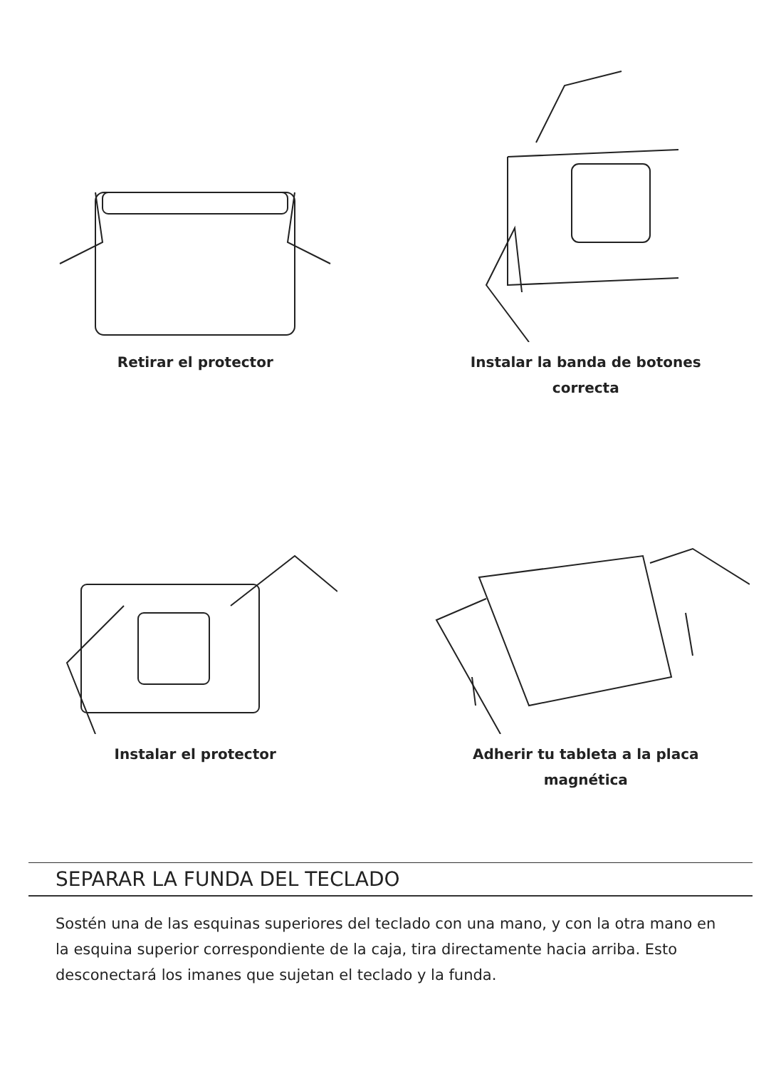Retirar el protector
Instalar la banda de botones
correcta
Instalar el protector
Adherir tu tableta a la placa
magnética
SEPARAR LA FUNDA DEL TECLADO
Sostén una de las esquinas superiores del teclado con una mano, y con la otra mano en la esquina superior correspondiente de la caja, tira directamente hacia arriba. Esto desconectará los imanes que sujetan el teclado y la funda.